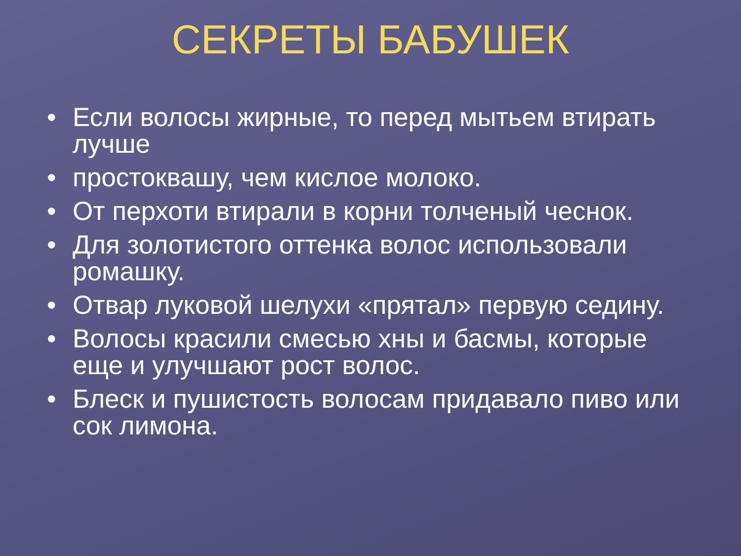СЕКРЕТЫ БАБУШЕК
• Если волосы жирные, то перед мытьем втирать лучше
• простоквашу, чем кислое молоко.
• От перхоти втирали в корни толченый чеснок.
• Для золотистого оттенка волос использовали ромашку.
• Отвар луковой шелухи «прятал» первую седину.
• Волосы красили смесью хны и басмы, которые еще и улучшают рост волос.
• Блеск и пушистость волосам придавало пиво или сок лимона.